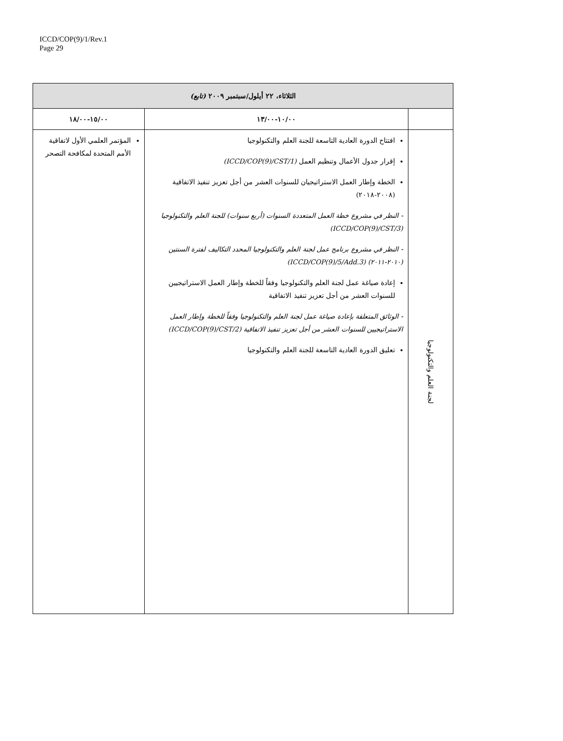ICCD/COP(9)/1/Rev.1
Page 29
| الثلاثاء، ٢٢ أيلول/سبتمبر ٢٠٠٩ (تابع) | | |
| --- | --- | --- |
| | ١٠/٠٠-١٣/٠٠ | ١٥/٠٠-١٨/٠٠ |
| لجنة العلم والتكنولوجيا | افتتاح الدورة العادية التاسعة للجنة العلم والتكنولوجيا إقرار جدول الأعمال وتنظيم العمل (ICCD/COP(9)/CST/1) الخطة وإطار العمل الاستراتيجيان للسنوات العشر من أجل تعزيز تنفيذ الاتفاقية (٢٠٠٨-٢٠١٨) - النظر في مشروع خطة العمل المتعددة السنوات (أربع سنوات) للجنة العلم والتكنولوجيا (ICCD/COP(9)/CST/3) - النظر في مشروع برنامج عمل لجنة العلم والتكنولوجيا المحدد التكاليف لفترة السنتين (٢٠١٠-٢٠١١) (ICCD/COP(9)/5/Add.3) إعادة صياغة عمل لجنة العلم والتكنولوجيا وفقاً للخطة وإطار العمل الاستراتيجيين للسنوات العشر من أجل تعزيز تنفيذ الاتفاقية - الوثائق المتعلقة بإعادة صياغة عمل لجنة العلم والتكنولوجيا وفقاً للخطة وإطار العمل الاستراتيجيين للسنوات العشر من أجل تعزيز تنفيذ الاتفاقية (ICCD/COP(9)/CST/2) تعليق الدورة العادية التاسعة للجنة العلم والتكنولوجيا | المؤتمر العلمي الأول لاتفاقية الأمم المتحدة لمكافحة التصحر |